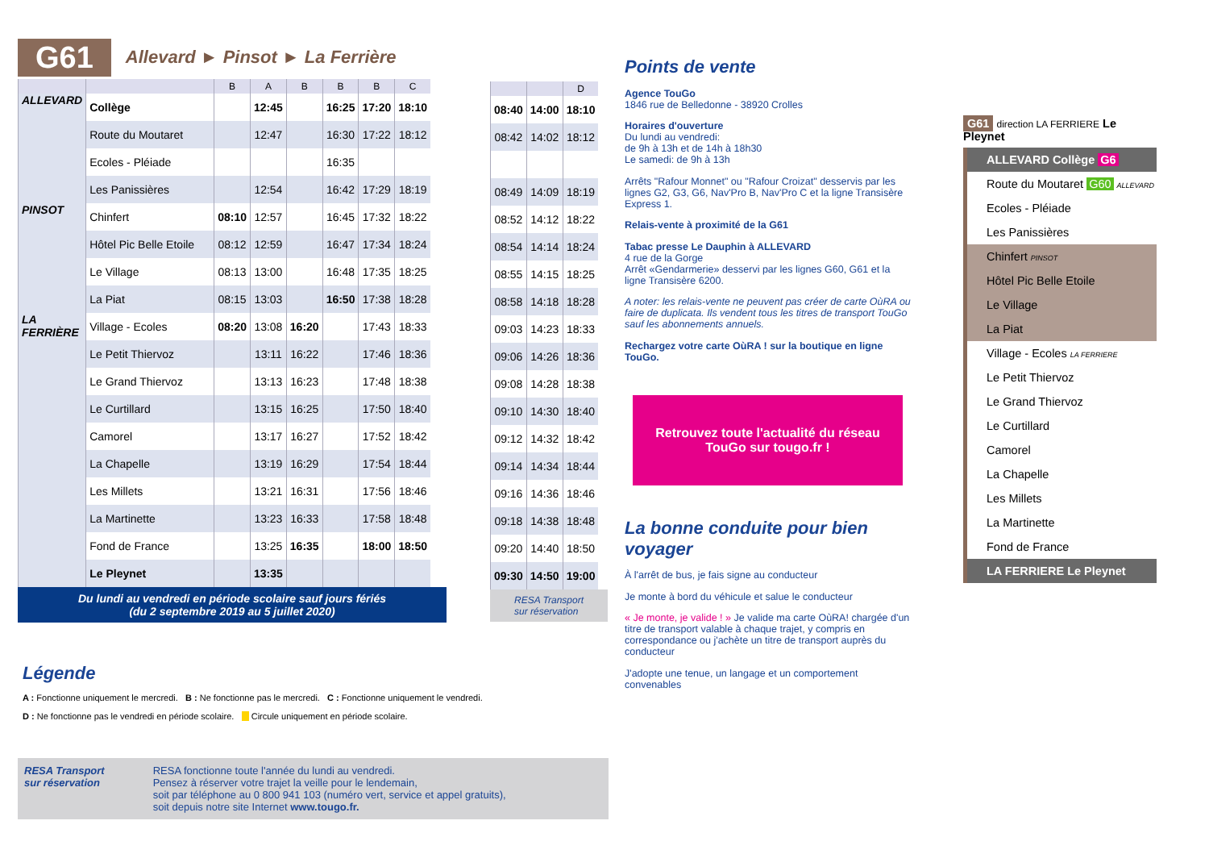G61 Allevard ► Pinsot ► La Ferrière
| | | B | A | B | B | B | C |
| --- | --- | --- | --- | --- | --- | --- | --- |
| ALLEVARD | Collège | | 12:45 | | 16:25 | 17:20 | 18:10 |
| | Route du Moutaret | | 12:47 | | 16:30 | 17:22 | 18:12 |
| | Ecoles - Pléiade | | | | 16:35 | | |
| | Les Panissières | | 12:54 | | 16:42 | 17:29 | 18:19 |
| PINSOT | Chinfert | 08:10 | 12:57 | | 16:45 | 17:32 | 18:22 |
| | Hôtel Pic Belle Etoile | 08:12 | 12:59 | | 16:47 | 17:34 | 18:24 |
| | Le Village | 08:13 | 13:00 | | 16:48 | 17:35 | 18:25 |
| | La Piat | 08:15 | 13:03 | | 16:50 | 17:38 | 18:28 |
| LA FERRIÈRE | Village - Ecoles | 08:20 | 13:08 | 16:20 | | 17:43 | 18:33 |
| | Le Petit Thiervoz | | 13:11 | 16:22 | | 17:46 | 18:36 |
| | Le Grand Thiervoz | | 13:13 | 16:23 | | 17:48 | 18:38 |
| | Le Curtillard | | 13:15 | 16:25 | | 17:50 | 18:40 |
| | Camorel | | 13:17 | 16:27 | | 17:52 | 18:42 |
| | La Chapelle | | 13:19 | 16:29 | | 17:54 | 18:44 |
| | Les Millets | | 13:21 | 16:31 | | 17:56 | 18:46 |
| | La Martinette | | 13:23 | 16:33 | | 17:58 | 18:48 |
| | Fond de France | | 13:25 | 16:35 | | 18:00 | 18:50 |
| | Le Pleynet | | 13:35 | | | | |
Du lundi au vendredi en période scolaire sauf jours fériés
(du 2 septembre 2019 au 5 juillet 2020)
| | | D |
| --- | --- | --- |
| 08:40 | 14:00 | 18:10 |
| 08:42 | 14:02 | 18:12 |
| 08:49 | 14:09 | 18:19 |
| 08:52 | 14:12 | 18:22 |
| 08:54 | 14:14 | 18:24 |
| 08:55 | 14:15 | 18:25 |
| 08:58 | 14:18 | 18:28 |
| 09:03 | 14:23 | 18:33 |
| 09:06 | 14:26 | 18:36 |
| 09:08 | 14:28 | 18:38 |
| 09:10 | 14:30 | 18:40 |
| 09:12 | 14:32 | 18:42 |
| 09:14 | 14:34 | 18:44 |
| 09:16 | 14:36 | 18:46 |
| 09:18 | 14:38 | 18:48 |
| 09:20 | 14:40 | 18:50 |
| 09:30 | 14:50 | 19:00 |
RESA Transport
sur réservation
Points de vente
Agence TouGo
1846 rue de Belledonne - 38920 Crolles
Horaires d'ouverture
Du lundi au vendredi:
de 9h à 13h et de 14h à 18h30
Le samedi: de 9h à 13h
Arrêts "Rafour Monnet" ou "Rafour Croizat" desservis par les lignes G2, G3, G6, Nav'Pro B, Nav'Pro C et la ligne Transisère Express 1.
Relais-vente à proximité de la G61
Tabac presse Le Dauphin à ALLEVARD
4 rue de la Gorge
Arrêt «Gendarmerie» desservi par les lignes G60, G61 et la ligne Transisère 6200.
A noter: les relais-vente ne peuvent pas créer de carte OùRA ou faire de duplicata. Ils vendent tous les titres de transport TouGo sauf les abonnements annuels.
Rechargez votre carte OùRA ! sur la boutique en ligne TouGo.
Retrouvez toute l'actualité du réseau TouGo sur tougo.fr !
La bonne conduite pour bien voyager
À l'arrêt de bus, je fais signe au conducteur
Je monte à bord du véhicule et salue le conducteur
« Je monte, je valide ! » Je valide ma carte OùRA! chargée d'un titre de transport valable à chaque trajet, y compris en correspondance ou j'achète un titre de transport auprès du conducteur
J'adopte une tenue, un langage et un comportement convenables
G61 direction LA FERRIERE Le Pleynet
ALLEVARD Collège G6
Route du Moutaret G60 ALLEVARD
Ecoles - Pléiade
Les Panissières
Chinfert PINSOT
Hôtel Pic Belle Etoile
Le Village
La Piat
Village - Ecoles LA FERRIERE
Le Petit Thiervoz
Le Grand Thiervoz
Le Curtillard
Camorel
La Chapelle
Les Millets
La Martinette
Fond de France
LA FERRIERE Le Pleynet
Légende
A : Fonctionne uniquement le mercredi. B : Ne fonctionne pas le mercredi. C : Fonctionne uniquement le vendredi.
D : Ne fonctionne pas le vendredi en période scolaire. Circule uniquement en période scolaire.
RESA Transport
sur réservation
RESA fonctionne toute l'année du lundi au vendredi.
Pensez à réserver votre trajet la veille pour le lendemain,
soit par téléphone au 0 800 941 103 (numéro vert, service et appel gratuits),
soit depuis notre site Internet www.tougo.fr.